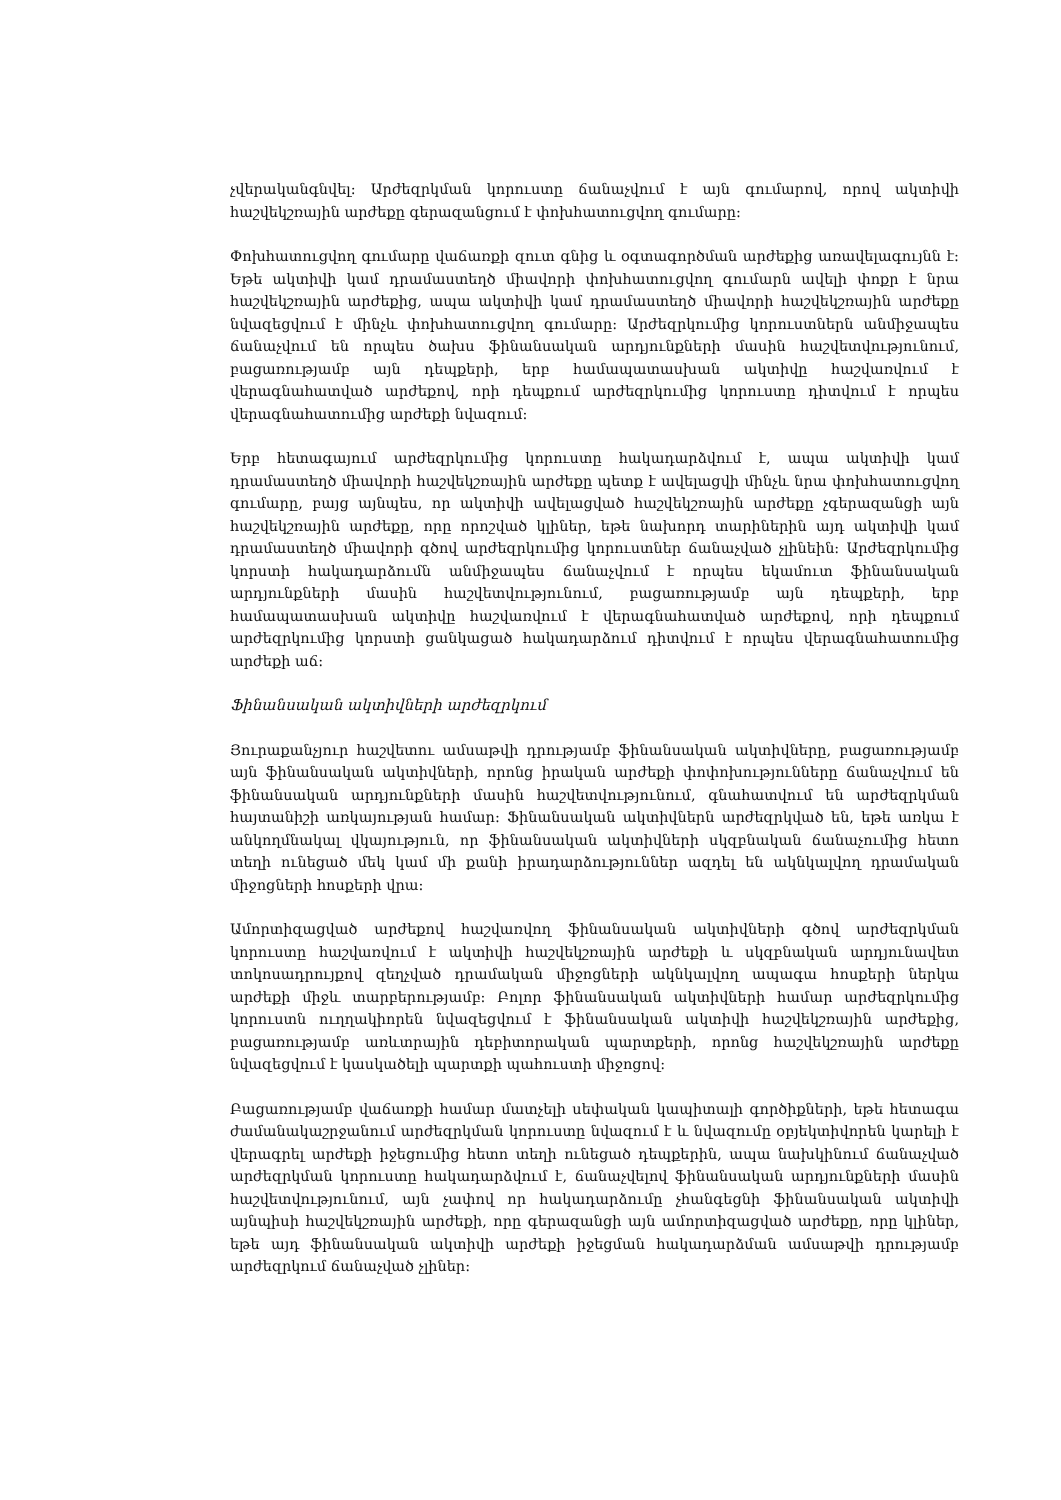չվերականգնվել: Արժեզրկման կորուստը ճանաչվում է այն գումարով, որով ակտիվի հաշվեկշռային արժեքը գերազանցում է փոխհատուցվող գումարը:
Փոխհատուցվող գումարը վաճառքի զուտ գնից և օգտագործման արժեքից առավելագույնն է: Եթե ակտիվի կամ դրամաստեղծ միավորի փոխհատուցվող գումարն ավելի փոքր է նրա հաշվեկշռային արժեքից, ապա ակտիվի կամ դրամաստեղծ միավորի հաշվեկշռային արժեքը նվազեցվում է մինչև փոխհատուցվող գումարը: Արժեզրկումից կորուստներն անմիջապես ճանաչվում են որպես ծախս ֆինանսական արդյունքների մասին հաշվետվությունում, բացառությամբ այն դեպքերի, երբ համապատասխան ակտիվը հաշվառվում է վերագնահատված արժեքով, որի դեպքում արժեզրկումից կորուստը դիտվում է որպես վերագնահատումից արժեքի նվազում:
Երբ հետագայում արժեզրկումից կորուստը հակադարձվում է, ապա ակտիվի կամ դրամաստեղծ միավորի հաշվեկշռային արժեքը պետք է ավելացվի մինչև նրա փոխհատուցվող գումարը, բայց այնպես, որ ակտիվի ավելացված հաշվեկշռային արժեքը չգերազանցի այն հաշվեկշռային արժեքը, որը որոշված կլիներ, եթե նախորդ տարիներին այդ ակտիվի կամ դրամաստեղծ միավորի գծով արժեզրկումից կորուստներ ճանաչված չլինեին: Արժեզրկումից կորստի հակադարձումն անմիջապես ճանաչվում է որպես եկամուտ ֆինանսական արդյունքների մասին հաշվետվությունում, բացառությամբ այն դեպքերի, երբ համապատասխան ակտիվը հաշվառվում է վերագնահատված արժեքով, որի դեպքում արժեզրկումից կորստի ցանկացած հակադարձում դիտվում է որպես վերագնահատումից արժեքի աճ:
Ֆինանսական ակտիվների արժեզրկում
Յուրաքանչյուր հաշվետու ամսաթվի դրությամբ ֆինանսական ակտիվները, բացառությամբ այն ֆինանսական ակտիվների, որոնց իրական արժեքի փոփոխությունները ճանաչվում են ֆինանսական արդյունքների մասին հաշվետվությունում, գնահատվում են արժեզրկման հայտանիշի առկայության համար: Ֆինանսական ակտիվներն արժեզրկված են, եթե առկա է անկողմնակալ վկայություն, որ ֆինանսական ակտիվների սկզբնական ճանաչումից հետո տեղի ունեցած մեկ կամ մի քանի իրադարձություններ ազդել են ակնկալվող դրամական միջոցների հոսքերի վրա:
Ամորտիզացված արժեքով հաշվառվող ֆինանսական ակտիվների գծով արժեզրկման կորուստը հաշվառվում է ակտիվի հաշվեկշռային արժեքի և սկզբնական արդյունավետ տոկոսադրույքով զեղչված դրամական միջոցների ակնկալվող ապագա հոսքերի ներկա արժեքի միջև տարբերությամբ: Բոլոր ֆինանսական ակտիվների համար արժեզրկումից կորուստն ուղղակիորեն նվազեցվում է ֆինանսական ակտիվի հաշվեկշռային արժեքից, բացառությամբ առևտրային դեբիտորական պարտքերի, որոնց հաշվեկշռային արժեքը նվազեցվում է կասկածելի պարտքի պահուստի միջոցով:
Բացառությամբ վաճառքի համար մատչելի սեփական կապիտալի գործիքների, եթե հետագա ժամանակաշրջանում արժեզրկման կորուստը նվազում է և նվազումը օբյեկտիվորեն կարելի է վերագրել արժեքի իջեցումից հետո տեղի ունեցած դեպքերին, ապա նախկինում ճանաչված արժեզրկման կորուստը հակադարձվում է, ճանաչվելով ֆինանսական արդյունքների մասին հաշվետվությունում, այն չափով որ հակադարձումը չհանգեցնի ֆինանսական ակտիվի այնպիսի հաշվեկշռային արժեքի, որը գերազանցի այն ամորտիզացված արժեքը, որը կլիներ, եթե այդ ֆինանսական ակտիվի արժեքի իջեցման հակադարձման ամսաթվի դրությամբ արժեզրկում ճանաչված չլիներ: